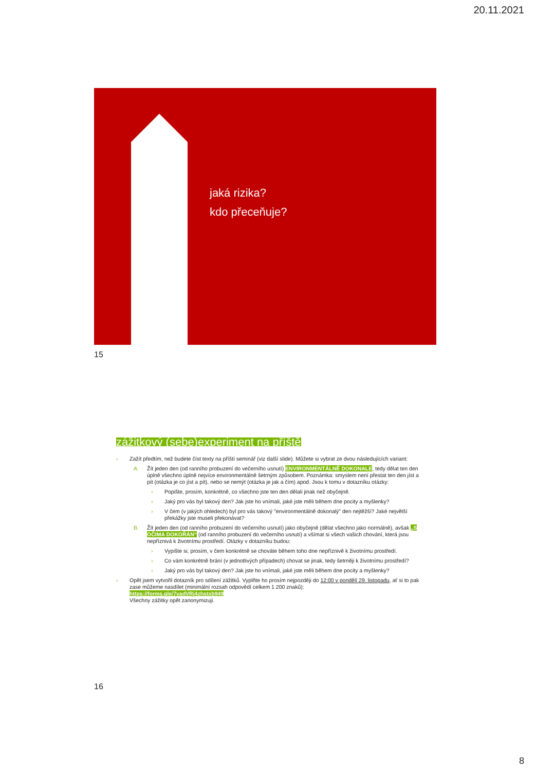20.11.2021
jaká rizika?
kdo přeceňuje?
15
zážitkový (sebe)experiment na příště
› Zažít předtím, než budete číst texty na příští seminář (viz další slide). Můžete si vybrat ze dvou následujících variant:
A. Žít jeden den (od ranního probuzení do večerního usnutí) ENVIRONMENTÁLNĚ DOKONALE, tedy dělat ten den úplně všechno úplně nejvíce environmentálně šetrným způsobem. Poznámka: smyslem není přestat ten den jíst a pít (otázka je co jíst a pít), nebo se nemýt (otázka je jak a čím) apod. Jsou k tomu v dotazníku otázky:
› Popište, prosím, konkrétně, co všechno jste ten den dělali jinak než obyčejně.
› Jaký pro vás byl takový den? Jak jste ho vnímali, jaké jste měli během dne pocity a myšlenky?
› V čem (v jakých ohledech) byl pro vás takový "environmentálně dokonalý" den nejtěžší? Jaké největší překážky jste museli překonávat?
B. Žít jeden den (od ranního probuzení do večerního usnutí) jako obyčejně (dělat všechno jako normálně), avšak „S OČIMA DOKOŘÁN“ (od ranního probuzení do večerního usnutí) a všímat si všech vašich chování, která jsou nepříznivá k životnímu prostředí. Otázky v dotazníku budou:
› Vypište si, prosím, v čem konkrétně se chováte během toho dne nepříznivě k životnímu prostředí.
› Co vám konkrétně brání (v jednotlivých případech) chovat se jinak, tedy šetrněji k životnímu prostředí?
› Jaký pro vás byl takový den? Jak jste ho vnímali, jaké jste měli během dne pocity a myšlenky?
› Opět jsem vytvořil dotazník pro sdílení zážitků. Vyplňte ho prosím nejpozději do 12:00 v pondělí 29. listopadu, ať si to pak zase můžeme nasdílet (minimální rozsah odpovědí celkem 1 200 znaků):
https://forms.gle/7vadVRj4zhstxb949
Všechny zážitky opět zanonymizuji.
16
8